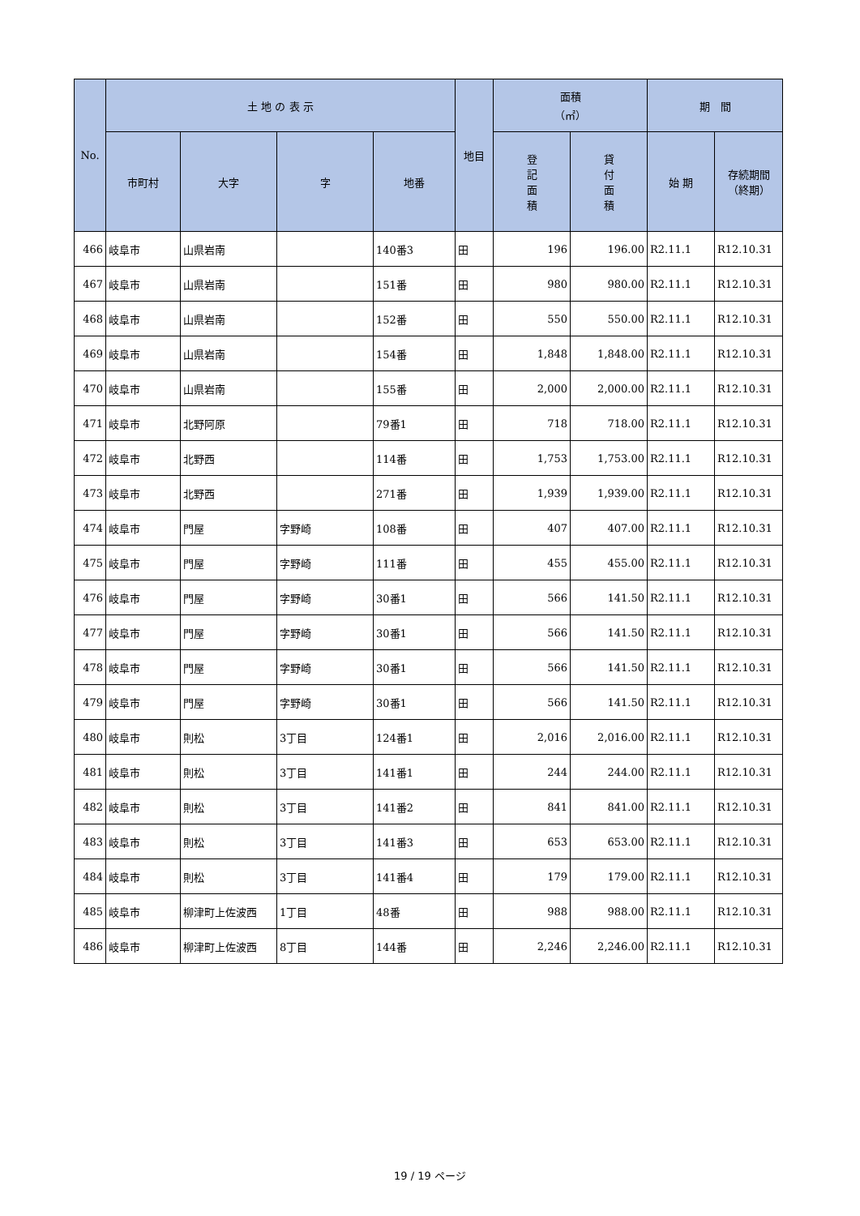| No. | 土 地 の 表 示 | | | | 地目 | 面積 （㎡） | | 期 間 | |
| --- | --- | --- | --- | --- | --- | --- | --- | --- | --- |
| | 市町村 | 大字 | 字 | 地番 | | 登 記 面 積 | 貸 付 面 積 | 始 期 | 存続期間 （終期） |
| 466 | 岐阜市 | 山県岩南 | | 140番3 | 田 | 196 | 196.00 | R2.11.1 | R12.10.31 |
| 467 | 岐阜市 | 山県岩南 | | 151番 | 田 | 980 | 980.00 | R2.11.1 | R12.10.31 |
| 468 | 岐阜市 | 山県岩南 | | 152番 | 田 | 550 | 550.00 | R2.11.1 | R12.10.31 |
| 469 | 岐阜市 | 山県岩南 | | 154番 | 田 | 1,848 | 1,848.00 | R2.11.1 | R12.10.31 |
| 470 | 岐阜市 | 山県岩南 | | 155番 | 田 | 2,000 | 2,000.00 | R2.11.1 | R12.10.31 |
| 471 | 岐阜市 | 北野阿原 | | 79番1 | 田 | 718 | 718.00 | R2.11.1 | R12.10.31 |
| 472 | 岐阜市 | 北野西 | | 114番 | 田 | 1,753 | 1,753.00 | R2.11.1 | R12.10.31 |
| 473 | 岐阜市 | 北野西 | | 271番 | 田 | 1,939 | 1,939.00 | R2.11.1 | R12.10.31 |
| 474 | 岐阜市 | 門屋 | 字野崎 | 108番 | 田 | 407 | 407.00 | R2.11.1 | R12.10.31 |
| 475 | 岐阜市 | 門屋 | 字野崎 | 111番 | 田 | 455 | 455.00 | R2.11.1 | R12.10.31 |
| 476 | 岐阜市 | 門屋 | 字野崎 | 30番1 | 田 | 566 | 141.50 | R2.11.1 | R12.10.31 |
| 477 | 岐阜市 | 門屋 | 字野崎 | 30番1 | 田 | 566 | 141.50 | R2.11.1 | R12.10.31 |
| 478 | 岐阜市 | 門屋 | 字野崎 | 30番1 | 田 | 566 | 141.50 | R2.11.1 | R12.10.31 |
| 479 | 岐阜市 | 門屋 | 字野崎 | 30番1 | 田 | 566 | 141.50 | R2.11.1 | R12.10.31 |
| 480 | 岐阜市 | 則松 | 3丁目 | 124番1 | 田 | 2,016 | 2,016.00 | R2.11.1 | R12.10.31 |
| 481 | 岐阜市 | 則松 | 3丁目 | 141番1 | 田 | 244 | 244.00 | R2.11.1 | R12.10.31 |
| 482 | 岐阜市 | 則松 | 3丁目 | 141番2 | 田 | 841 | 841.00 | R2.11.1 | R12.10.31 |
| 483 | 岐阜市 | 則松 | 3丁目 | 141番3 | 田 | 653 | 653.00 | R2.11.1 | R12.10.31 |
| 484 | 岐阜市 | 則松 | 3丁目 | 141番4 | 田 | 179 | 179.00 | R2.11.1 | R12.10.31 |
| 485 | 岐阜市 | 柳津町上佐波西 | 1丁目 | 48番 | 田 | 988 | 988.00 | R2.11.1 | R12.10.31 |
| 486 | 岐阜市 | 柳津町上佐波西 | 8丁目 | 144番 | 田 | 2,246 | 2,246.00 | R2.11.1 | R12.10.31 |
19 / 19 ページ